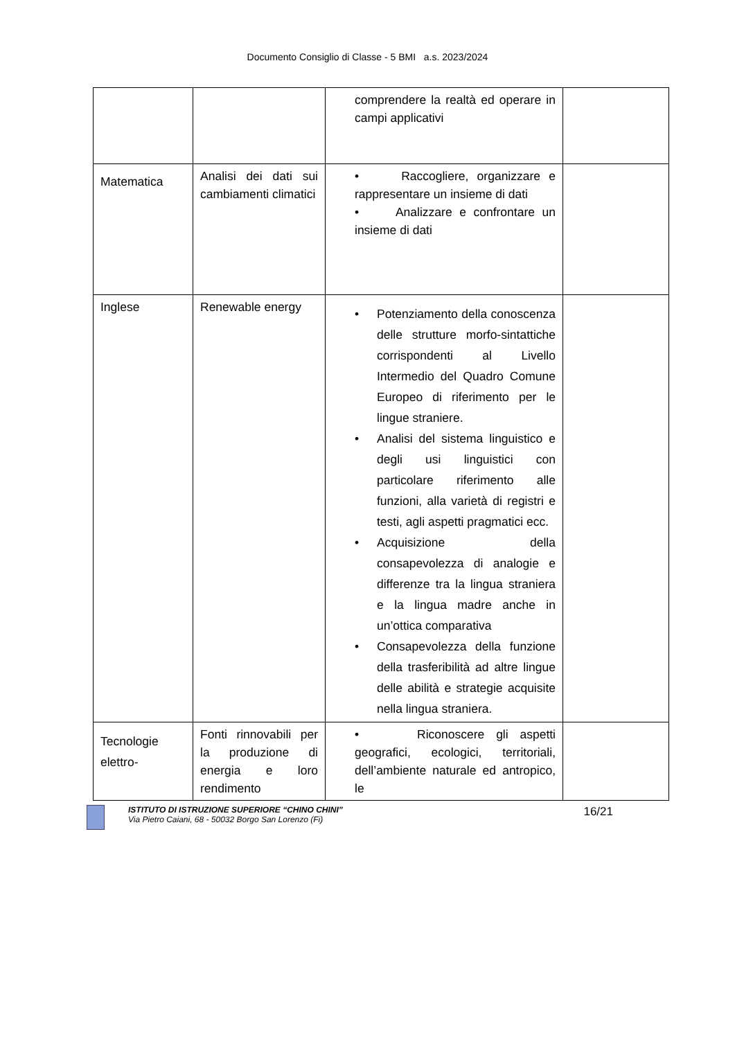Documento Consiglio di Classe - 5 BMI a.s. 2023/2024
| | | comprendere la realtà ed operare in campi applicativi | |
| Matematica | Analisi dei dati sui cambiamenti climatici | • Raccogliere, organizzare e rappresentare un insieme di dati • Analizzare e confrontare un insieme di dati | |
| Inglese | Renewable energy | • Potenziamento della conoscenza delle strutture morfo-sintattiche corrispondenti al Livello Intermedio del Quadro Comune Europeo di riferimento per le lingue straniere. • Analisi del sistema linguistico e degli usi linguistici con particolare riferimento alle funzioni, alla varietà di registri e testi, agli aspetti pragmatici ecc. • Acquisizione della consapevolezza di analogie e differenze tra la lingua straniera e la lingua madre anche in un’ottica comparativa • Consapevolezza della funzione della trasferibilità ad altre lingue delle abilità e strategie acquisite nella lingua straniera. | |
| Tecnologie elettro- | Fonti rinnovabili per la produzione di energia e loro rendimento | • Riconoscere gli aspetti geografici, ecologici, territoriali, dell’ambiente naturale ed antropico, le | |
ISTITUTO DI ISTRUZIONE SUPERIORE “CHINO CHINI”
Via Pietro Caiani, 68 - 50032 Borgo San Lorenzo (Fi)
16/21